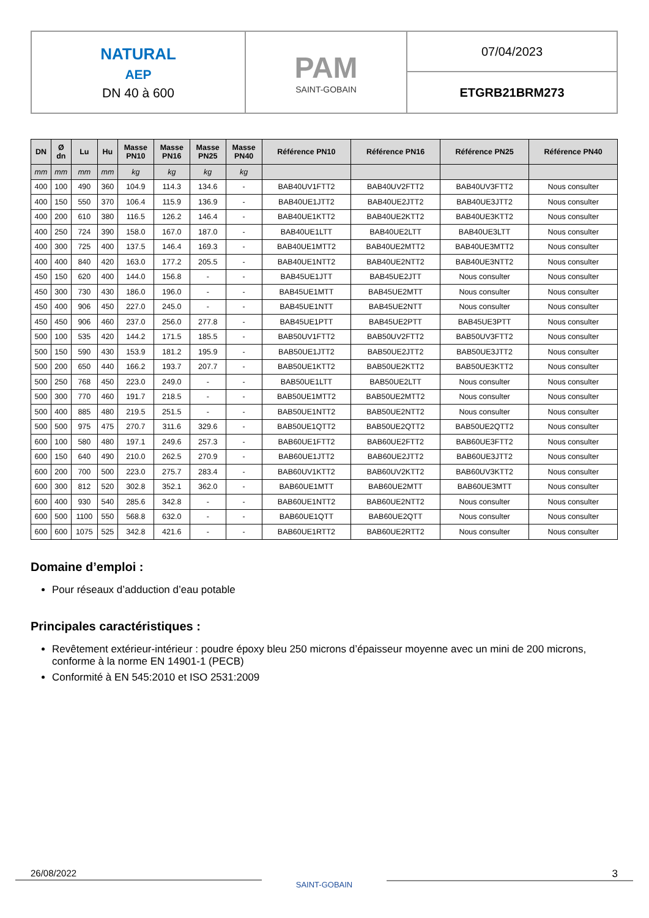| NATURAL AEP DN 40 à 600 | PAM SAINT-GOBAIN | 07/04/2023 |
| | | ETGRB21BRM273 |
| DN | Ø dn | Lu | Hu | Masse PN10 | Masse PN16 | Masse PN25 | Masse PN40 | Référence PN10 | Référence PN16 | Référence PN25 | Référence PN40 |
| --- | --- | --- | --- | --- | --- | --- | --- | --- | --- | --- | --- |
| mm | mm | mm | mm | kg | kg | kg | kg | | | | |
| 400 | 100 | 490 | 360 | 104.9 | 114.3 | 134.6 | - | BAB40UV1FTT2 | BAB40UV2FTT2 | BAB40UV3FTT2 | Nous consulter |
| 400 | 150 | 550 | 370 | 106.4 | 115.9 | 136.9 | - | BAB40UE1JTT2 | BAB40UE2JTT2 | BAB40UE3JTT2 | Nous consulter |
| 400 | 200 | 610 | 380 | 116.5 | 126.2 | 146.4 | - | BAB40UE1KTT2 | BAB40UE2KTT2 | BAB40UE3KTT2 | Nous consulter |
| 400 | 250 | 724 | 390 | 158.0 | 167.0 | 187.0 | - | BAB40UE1LTT | BAB40UE2LTT | BAB40UE3LTT | Nous consulter |
| 400 | 300 | 725 | 400 | 137.5 | 146.4 | 169.3 | - | BAB40UE1MTT2 | BAB40UE2MTT2 | BAB40UE3MTT2 | Nous consulter |
| 400 | 400 | 840 | 420 | 163.0 | 177.2 | 205.5 | - | BAB40UE1NTT2 | BAB40UE2NTT2 | BAB40UE3NTT2 | Nous consulter |
| 450 | 150 | 620 | 400 | 144.0 | 156.8 | - | - | BAB45UE1JTT | BAB45UE2JTT | Nous consulter | Nous consulter |
| 450 | 300 | 730 | 430 | 186.0 | 196.0 | - | - | BAB45UE1MTT | BAB45UE2MTT | Nous consulter | Nous consulter |
| 450 | 400 | 906 | 450 | 227.0 | 245.0 | - | - | BAB45UE1NTT | BAB45UE2NTT | Nous consulter | Nous consulter |
| 450 | 450 | 906 | 460 | 237.0 | 256.0 | 277.8 | - | BAB45UE1PTT | BAB45UE2PTT | BAB45UE3PTT | Nous consulter |
| 500 | 100 | 535 | 420 | 144.2 | 171.5 | 185.5 | - | BAB50UV1FTT2 | BAB50UV2FTT2 | BAB50UV3FTT2 | Nous consulter |
| 500 | 150 | 590 | 430 | 153.9 | 181.2 | 195.9 | - | BAB50UE1JTT2 | BAB50UE2JTT2 | BAB50UE3JTT2 | Nous consulter |
| 500 | 200 | 650 | 440 | 166.2 | 193.7 | 207.7 | - | BAB50UE1KTT2 | BAB50UE2KTT2 | BAB50UE3KTT2 | Nous consulter |
| 500 | 250 | 768 | 450 | 223.0 | 249.0 | - | - | BAB50UE1LTT | BAB50UE2LTT | Nous consulter | Nous consulter |
| 500 | 300 | 770 | 460 | 191.7 | 218.5 | - | - | BAB50UE1MTT2 | BAB50UE2MTT2 | Nous consulter | Nous consulter |
| 500 | 400 | 885 | 480 | 219.5 | 251.5 | - | - | BAB50UE1NTT2 | BAB50UE2NTT2 | Nous consulter | Nous consulter |
| 500 | 500 | 975 | 475 | 270.7 | 311.6 | 329.6 | - | BAB50UE1QTT2 | BAB50UE2QTT2 | BAB50UE2QTT2 | Nous consulter |
| 600 | 100 | 580 | 480 | 197.1 | 249.6 | 257.3 | - | BAB60UE1FTT2 | BAB60UE2FTT2 | BAB60UE3FTT2 | Nous consulter |
| 600 | 150 | 640 | 490 | 210.0 | 262.5 | 270.9 | - | BAB60UE1JTT2 | BAB60UE2JTT2 | BAB60UE3JTT2 | Nous consulter |
| 600 | 200 | 700 | 500 | 223.0 | 275.7 | 283.4 | - | BAB60UV1KTT2 | BAB60UV2KTT2 | BAB60UV3KTT2 | Nous consulter |
| 600 | 300 | 812 | 520 | 302.8 | 352.1 | 362.0 | - | BAB60UE1MTT | BAB60UE2MTT | BAB60UE3MTT | Nous consulter |
| 600 | 400 | 930 | 540 | 285.6 | 342.8 | - | - | BAB60UE1NTT2 | BAB60UE2NTT2 | Nous consulter | Nous consulter |
| 600 | 500 | 1100 | 550 | 568.8 | 632.0 | - | - | BAB60UE1QTT | BAB60UE2QTT | Nous consulter | Nous consulter |
| 600 | 600 | 1075 | 525 | 342.8 | 421.6 | - | - | BAB60UE1RTT2 | BAB60UE2RTT2 | Nous consulter | Nous consulter |
Domaine d’emploi :
Pour réseaux d’adduction d’eau potable
Principales caractéristiques :
Revêtement extérieur-intérieur : poudre époxy bleu 250 microns d’épaisseur moyenne avec un mini de 200 microns, conforme à la norme EN 14901-1 (PECB)
Conformité à EN 545:2010 et ISO 2531:2009
26/08/2022
SAINT-GOBAIN
3